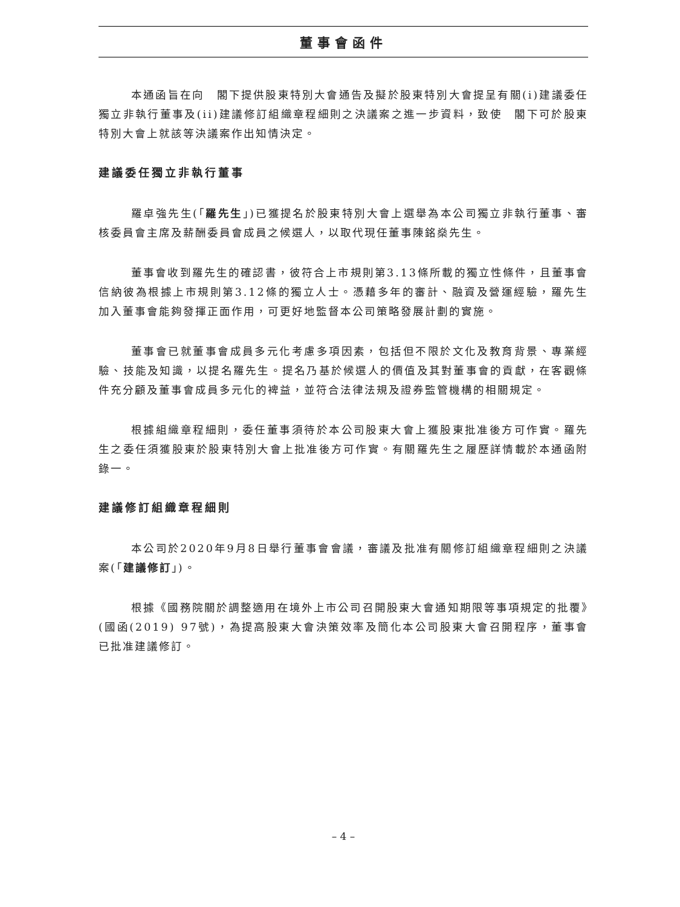董事會函件
本通函旨在向　閣下提供股東特別大會通告及擬於股東特別大會提呈有關(i)建議委任獨立非執行董事及(ii)建議修訂組織章程細則之決議案之進一步資料，致使　閣下可於股東特別大會上就該等決議案作出知情決定。
建議委任獨立非執行董事
羅卓強先生(「羅先生」)已獲提名於股東特別大會上選舉為本公司獨立非執行董事、審核委員會主席及薪酬委員會成員之候選人，以取代現任董事陳銘燊先生。
董事會收到羅先生的確認書，彼符合上市規則第3.13條所載的獨立性條件，且董事會信納彼為根據上市規則第3.12條的獨立人士。憑藉多年的審計、融資及營運經驗，羅先生加入董事會能夠發揮正面作用，可更好地監督本公司策略發展計劃的實施。
董事會已就董事會成員多元化考慮多項因素，包括但不限於文化及教育背景、專業經驗、技能及知識，以提名羅先生。提名乃基於候選人的價值及其對董事會的貢獻，在客觀條件充分顧及董事會成員多元化的裨益，並符合法律法規及證券監管機構的相關規定。
根據組織章程細則，委任董事須待於本公司股東大會上獲股東批准後方可作實。羅先生之委任須獲股東於股東特別大會上批准後方可作實。有關羅先生之履歷詳情載於本通函附錄一。
建議修訂組織章程細則
本公司於2020年9月8日舉行董事會會議，審議及批准有關修訂組織章程細則之決議案(「建議修訂」)。
根據《國務院關於調整適用在境外上市公司召開股東大會通知期限等事項規定的批覆》(國函(2019) 97號)，為提高股東大會決策效率及簡化本公司股東大會召開程序，董事會已批准建議修訂。
– 4 –